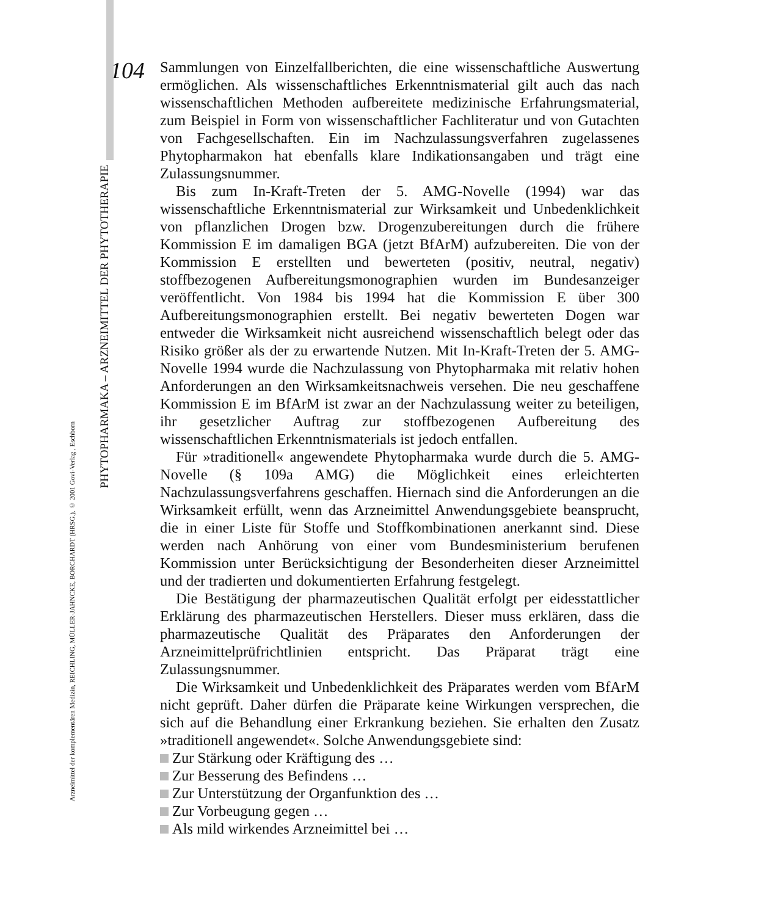104
Sammlungen von Einzelfallberichten, die eine wissenschaftliche Auswertung ermöglichen. Als wissenschaftliches Erkenntnismaterial gilt auch das nach wissenschaftlichen Methoden aufbereitete medizinische Erfahrungsmaterial, zum Beispiel in Form von wissenschaftlicher Fachliteratur und von Gutachten von Fachgesellschaften. Ein im Nachzulassungsverfahren zugelassenes Phytopharmakon hat ebenfalls klare Indikationsangaben und trägt eine Zulassungsnummer.
Bis zum In-Kraft-Treten der 5. AMG-Novelle (1994) war das wissenschaftliche Erkenntnismaterial zur Wirksamkeit und Unbedenklichkeit von pflanzlichen Drogen bzw. Drogenzubereitungen durch die frühere Kommission E im damaligen BGA (jetzt BfArM) aufzubereiten. Die von der Kommission E erstellten und bewerteten (positiv, neutral, negativ) stoffbezogenen Aufbereitungsmonographien wurden im Bundesanzeiger veröffentlicht. Von 1984 bis 1994 hat die Kommission E über 300 Aufbereitungsmonographien erstellt. Bei negativ bewerteten Dogen war entweder die Wirksamkeit nicht ausreichend wissenschaftlich belegt oder das Risiko größer als der zu erwartende Nutzen. Mit In-Kraft-Treten der 5. AMG-Novelle 1994 wurde die Nachzulassung von Phytopharmaka mit relativ hohen Anforderungen an den Wirksamkeitsnachweis versehen. Die neu geschaffene Kommission E im BfArM ist zwar an der Nachzulassung weiter zu beteiligen, ihr gesetzlicher Auftrag zur stoffbezogenen Aufbereitung des wissenschaftlichen Erkenntnismaterials ist jedoch entfallen.
Für »traditionell« angewendete Phytopharmaka wurde durch die 5. AMG-Novelle (§ 109a AMG) die Möglichkeit eines erleichterten Nachzulassungsverfahrens geschaffen. Hiernach sind die Anforderungen an die Wirksamkeit erfüllt, wenn das Arzneimittel Anwendungsgebiete beansprucht, die in einer Liste für Stoffe und Stoffkombinationen anerkannt sind. Diese werden nach Anhörung von einer vom Bundesministerium berufenen Kommission unter Berücksichtigung der Besonderheiten dieser Arzneimittel und der tradierten und dokumentierten Erfahrung festgelegt.
Die Bestätigung der pharmazeutischen Qualität erfolgt per eidesstattlicher Erklärung des pharmazeutischen Herstellers. Dieser muss erklären, dass die pharmazeutische Qualität des Präparates den Anforderungen der Arzneimittelprüfrichtlinien entspricht. Das Präparat trägt eine Zulassungsnummer.
Die Wirksamkeit und Unbedenklichkeit des Präparates werden vom BfArM nicht geprüft. Daher dürfen die Präparate keine Wirkungen versprechen, die sich auf die Behandlung einer Erkrankung beziehen. Sie erhalten den Zusatz »traditionell angewendet«. Solche Anwendungsgebiete sind:
Zur Stärkung oder Kräftigung des …
Zur Besserung des Befindens …
Zur Unterstützung der Organfunktion des …
Zur Vorbeugung gegen …
Als mild wirkendes Arzneimittel bei …
PHYTOPHARMAKA – ARZNEIMITTEL DER PHYTOTHERAPIE
Arzneimittel der komplementären Medizin, REICHLING, MÜLLER-JAHNCKE, BORCHARDT (HRSG.), © 2001 Govi-Verlag , Eschborn